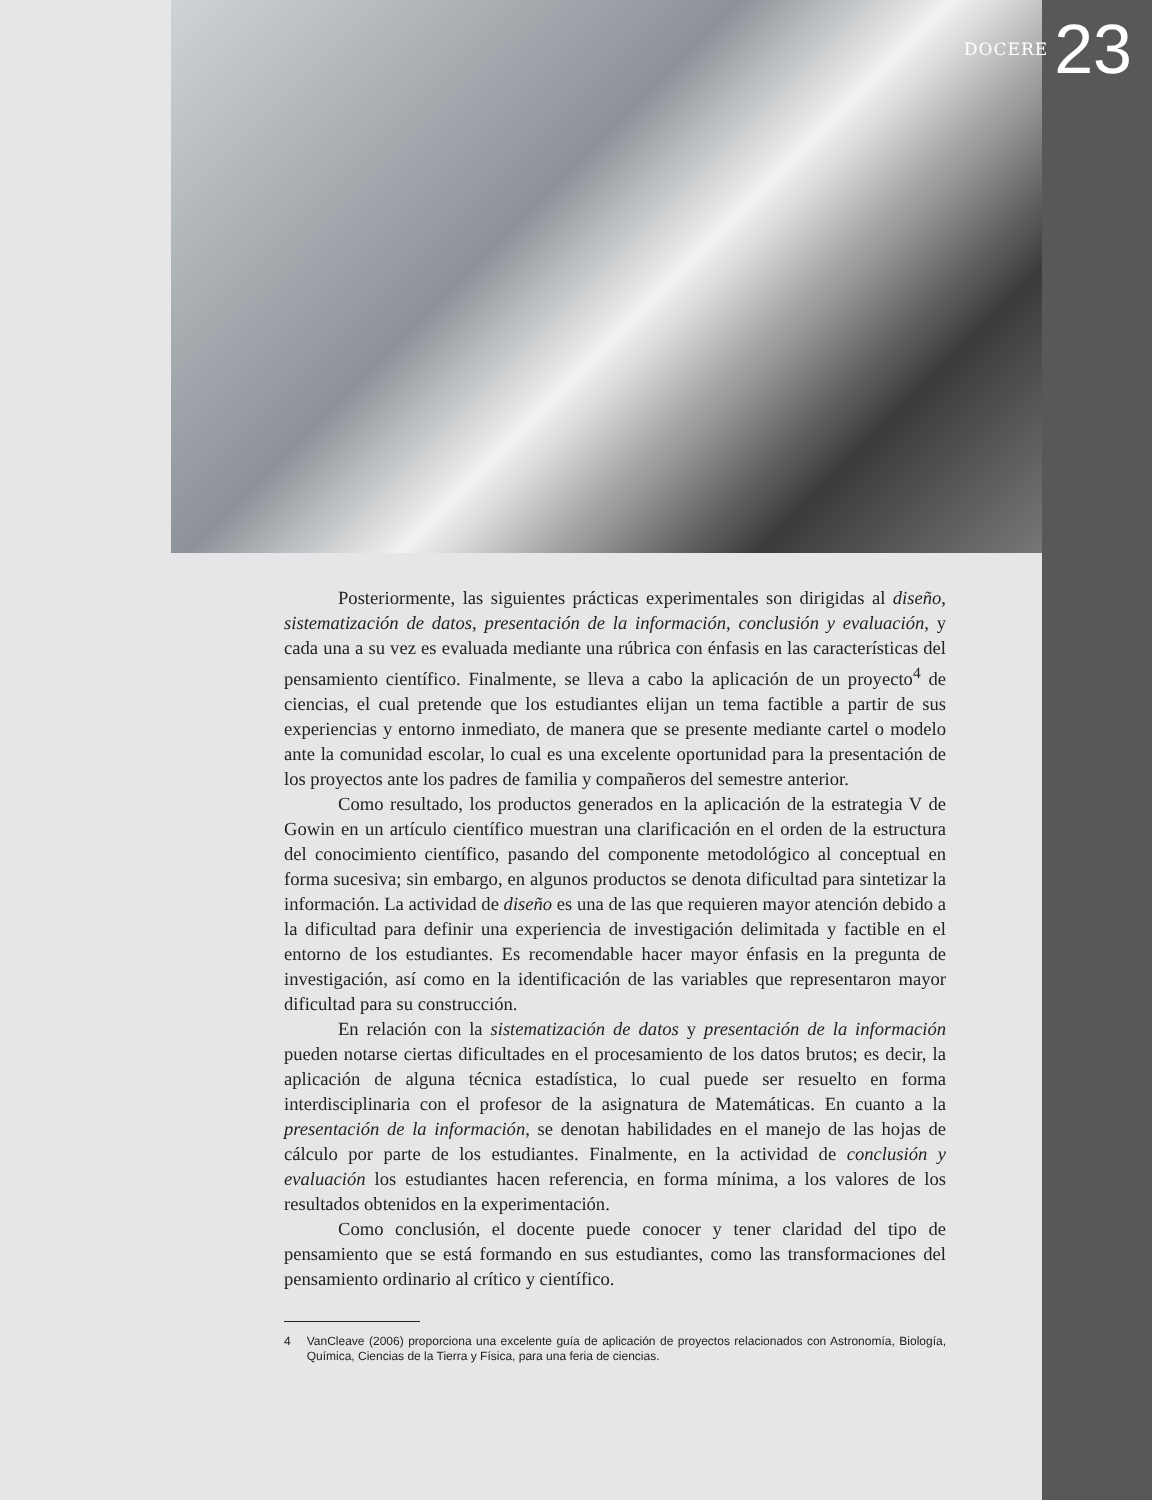DOCERE 23
Posteriormente, las siguientes prácticas experimentales son dirigidas al diseño, sistematización de datos, presentación de la información, conclusión y evaluación, y cada una a su vez es evaluada mediante una rúbrica con énfasis en las características del pensamiento científico. Finalmente, se lleva a cabo la aplicación de un proyecto<sup>4</sup> de ciencias, el cual pretende que los estudiantes elijan un tema factible a partir de sus experiencias y entorno inmediato, de manera que se presente mediante cartel o modelo ante la comunidad escolar, lo cual es una excelente oportunidad para la presentación de los proyectos ante los padres de familia y compañeros del semestre anterior.
Como resultado, los productos generados en la aplicación de la estrategia V de Gowin en un artículo científico muestran una clarificación en el orden de la estructura del conocimiento científico, pasando del componente metodológico al conceptual en forma sucesiva; sin embargo, en algunos productos se denota dificultad para sintetizar la información. La actividad de diseño es una de las que requieren mayor atención debido a la dificultad para definir una experiencia de investigación delimitada y factible en el entorno de los estudiantes. Es recomendable hacer mayor énfasis en la pregunta de investigación, así como en la identificación de las variables que representaron mayor dificultad para su construcción.
En relación con la sistematización de datos y presentación de la información pueden notarse ciertas dificultades en el procesamiento de los datos brutos; es decir, la aplicación de alguna técnica estadística, lo cual puede ser resuelto en forma interdisciplinaria con el profesor de la asignatura de Matemáticas. En cuanto a la presentación de la información, se denotan habilidades en el manejo de las hojas de cálculo por parte de los estudiantes. Finalmente, en la actividad de conclusión y evaluación los estudiantes hacen referencia, en forma mínima, a los valores de los resultados obtenidos en la experimentación.
Como conclusión, el docente puede conocer y tener claridad del tipo de pensamiento que se está formando en sus estudiantes, como las transformaciones del pensamiento ordinario al crítico y científico.
4 VanCleave (2006) proporciona una excelente guía de aplicación de proyectos relacionados con Astronomía, Biología, Química, Ciencias de la Tierra y Física, para una feria de ciencias.